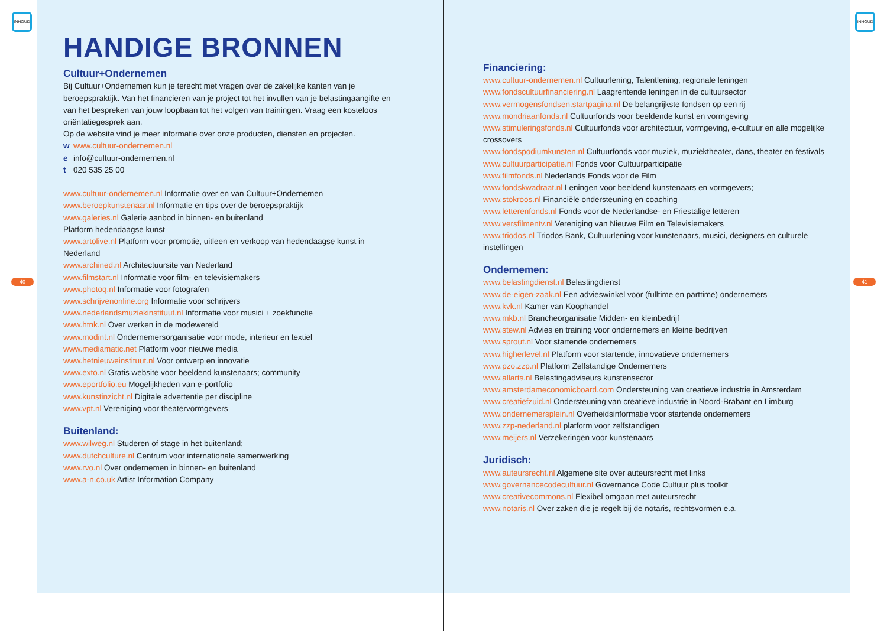INHOUD
40
HANDIGE BRONNEN
Cultuur+Ondernemen
Bij Cultuur+Ondernemen kun je terecht met vragen over de zakelijke kanten van je beroepspraktijk. Van het financieren van je project tot het invullen van je belastingaangifte en van het bespreken van jouw loopbaan tot het volgen van trainingen. Vraag een kosteloos oriëntatiegesprek aan.
Op de website vind je meer informatie over onze producten, diensten en projecten.
w www.cultuur-ondernemen.nl
e info@cultuur-ondernemen.nl
t 020 535 25 00
www.cultuur-ondernemen.nl Informatie over en van Cultuur+Ondernemen
www.beroepkunstenaar.nl Informatie en tips over de beroepspraktijk
www.galeries.nl Galerie aanbod in binnen- en buitenland
Platform hedendaagse kunst
www.artolive.nl Platform voor promotie, uitleen en verkoop van hedendaagse kunst in Nederland
www.archined.nl Architectuursite van Nederland
www.filmstart.nl Informatie voor film- en televisiemakers
www.photoq.nl Informatie voor fotografen
www.schrijvenonline.org Informatie voor schrijvers
www.nederlandsmuziekinstituut.nl Informatie voor musici + zoekfunctie
www.htnk.nl Over werken in de modewereld
www.modint.nl Ondernemersorganisatie voor mode, interieur en textiel
www.mediamatic.net Platform voor nieuwe media
www.hetnieuweinstituut.nl Voor ontwerp en innovatie
www.exto.nl Gratis website voor beeldend kunstenaars; community
www.eportfolio.eu Mogelijkheden van e-portfolio
www.kunstinzicht.nl Digitale advertentie per discipline
www.vpt.nl Vereniging voor theatervormgevers
Buitenland:
www.wilweg.nl Studeren of stage in het buitenland;
www.dutchculture.nl Centrum voor internationale samenwerking
www.rvo.nl Over ondernemen in binnen- en buitenland
www.a-n.co.uk Artist Information Company
INHOUD
41
Financiering:
www.cultuur-ondernemen.nl Cultuurlening, Talentlening, regionale leningen
www.fondscultuurfinanciering.nl Laagrentende leningen in de cultuursector
www.vermogensfondsen.startpagina.nl De belangrijkste fondsen op een rij
www.mondriaanfonds.nl Cultuurfonds voor beeldende kunst en vormgeving
www.stimuleringsfonds.nl Cultuurfonds voor architectuur, vormgeving, e-cultuur en alle mogelijke crossovers
www.fondspodiumkunsten.nl Cultuurfonds voor muziek, muziektheater, dans, theater en festivals
www.cultuurparticipatie.nl Fonds voor Cultuurparticipatie
www.filmfonds.nl Nederlands Fonds voor de Film
www.fondskwadraat.nl Leningen voor beeldend kunstenaars en vormgevers;
www.stokroos.nl Financiële ondersteuning en coaching
www.letterenfonds.nl Fonds voor de Nederlandse- en Friestalige letteren
www.versfilmentv.nl Vereniging van Nieuwe Film en Televisiemakers
www.triodos.nl Triodos Bank, Cultuurlening voor kunstenaars, musici, designers en culturele instellingen
Ondernemen:
www.belastingdienst.nl Belastingdienst
www.de-eigen-zaak.nl Een advieswinkel voor (fulltime en parttime) ondernemers
www.kvk.nl Kamer van Koophandel
www.mkb.nl Brancheorganisatie Midden- en kleinbedrijf
www.stew.nl Advies en training voor ondernemers en kleine bedrijven
www.sprout.nl Voor startende ondernemers
www.higherlevel.nl Platform voor startende, innovatieve ondernemers
www.pzo.zzp.nl Platform Zelfstandige Ondernemers
www.allarts.nl Belastingadviseurs kunstensector
www.amsterdameconomicboard.com Ondersteuning van creatieve industrie in Amsterdam
www.creatiefzuid.nl Ondersteuning van creatieve industrie in Noord-Brabant en Limburg
www.ondernemersplein.nl Overheidsinformatie voor startende ondernemers
www.zzp-nederland.nl platform voor zelfstandigen
www.meijers.nl Verzekeringen voor kunstenaars
Juridisch:
www.auteursrecht.nl Algemene site over auteursrecht met links
www.governancecodecultuur.nl Governance Code Cultuur plus toolkit
www.creativecommons.nl Flexibel omgaan met auteursrecht
www.notaris.nl Over zaken die je regelt bij de notaris, rechtsvormen e.a.